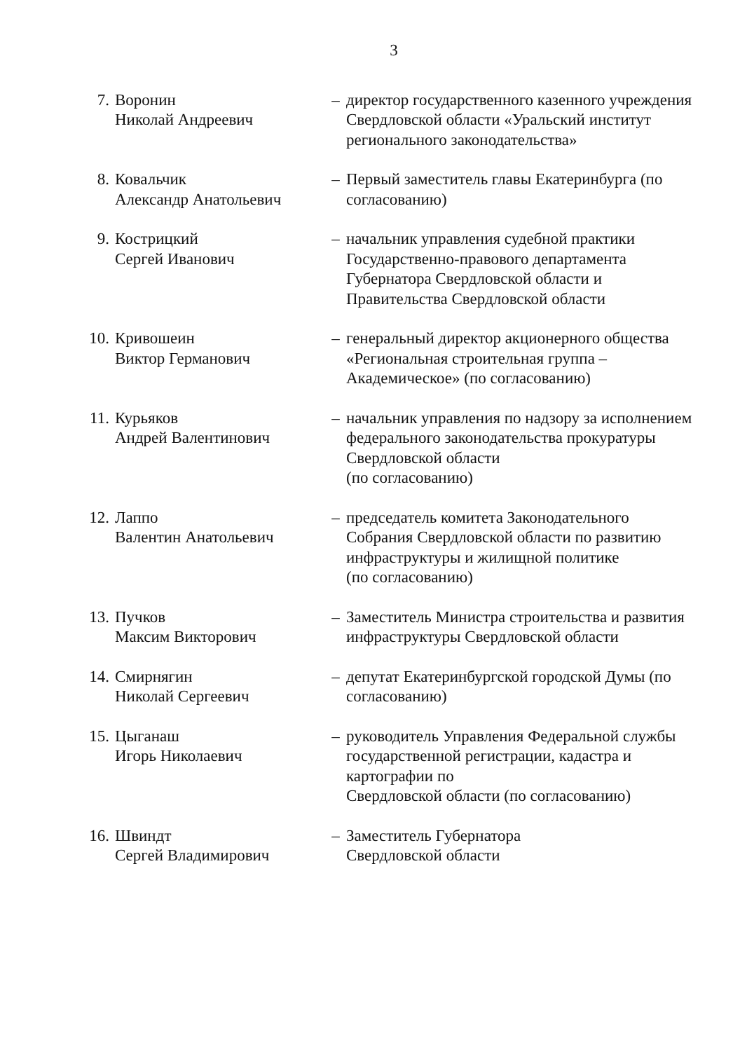3
| 7. | Воронин Николай Андреевич | – | директор государственного казенного учреждения Свердловской области «Уральский институт регионального законодательства» |
| 8. | Ковальчик Александр Анатольевич | – | Первый заместитель главы Екатеринбурга (по согласованию) |
| 9. | Кострицкий Сергей Иванович | – | начальник управления судебной практики Государственно-правового департамента Губернатора Свердловской области и Правительства Свердловской области |
| 10. | Кривошеин Виктор Германович | – | генеральный директор акционерного общества «Региональная строительная группа – Академическое» (по согласованию) |
| 11. | Курьяков Андрей Валентинович | – | начальник управления по надзору за исполнением федерального законодательства прокуратуры Свердловской области (по согласованию) |
| 12. | Лаппо Валентин Анатольевич | – | председатель комитета Законодательного Собрания Свердловской области по развитию инфраструктуры и жилищной политике (по согласованию) |
| 13. | Пучков Максим Викторович | – | Заместитель Министра строительства и развития инфраструктуры Свердловской области |
| 14. | Смирнягин Николай Сергеевич | – | депутат Екатеринбургской городской Думы (по согласованию) |
| 15. | Цыганаш Игорь Николаевич | – | руководитель Управления Федеральной службы государственной регистрации, кадастра и картографии по Свердловской области (по согласованию) |
| 16. | Швиндт Сергей Владимирович | – | Заместитель Губернатора Свердловской области |